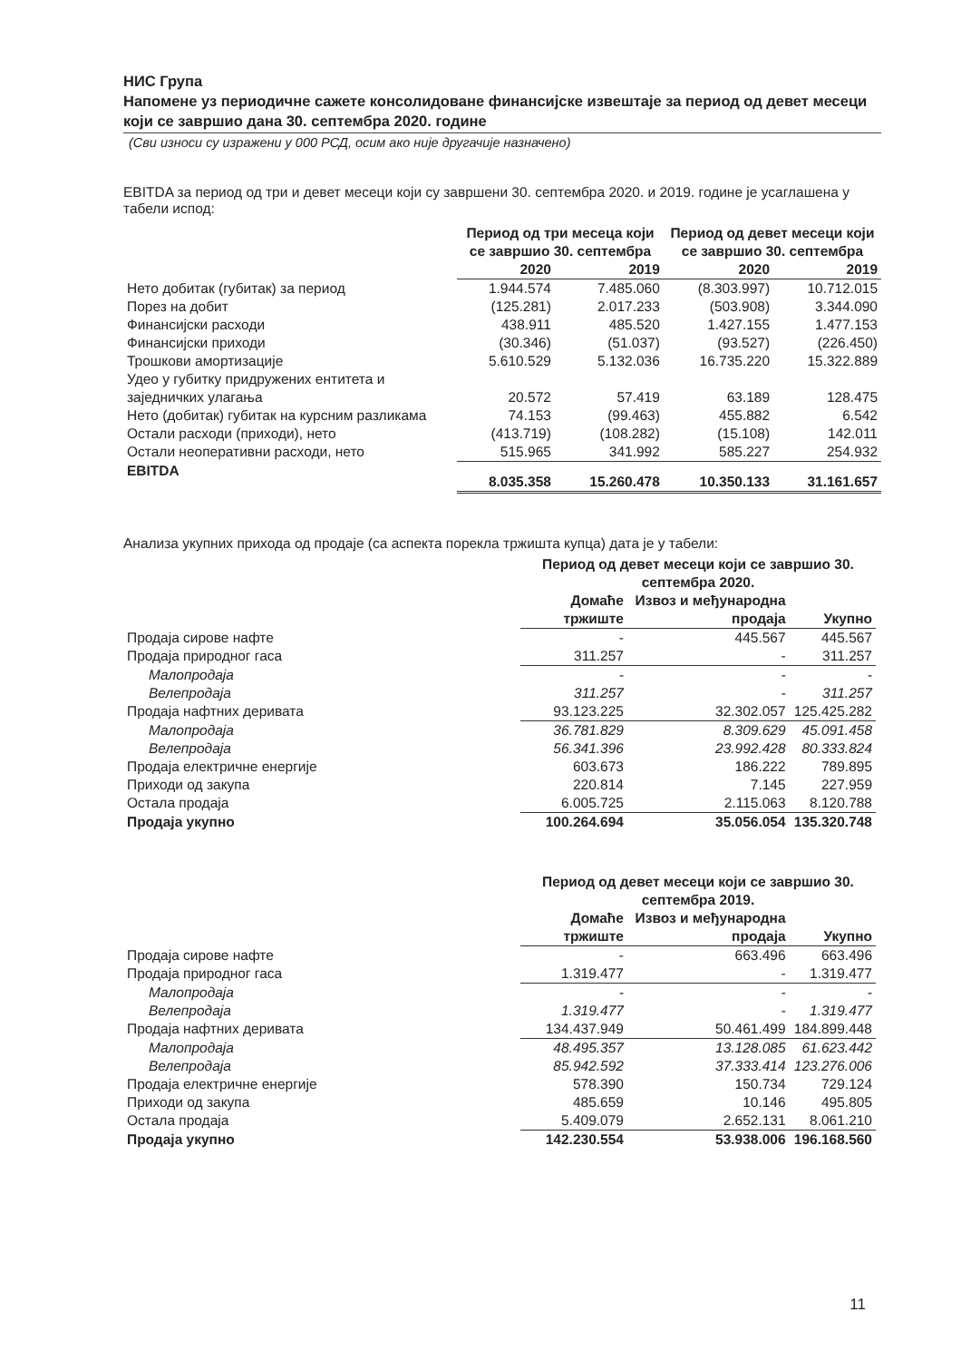НИС Група
Напомене уз периодичне сажете консолидоване финансијске извештаје за период од девет месеци који се завршио дана 30. септембра 2020. године
(Сви износи су изражени у 000 РСД, осим ако није другачије назначено)
EBITDA за период од три и девет месеци који су завршени 30. септембра 2020. и 2019. године је усаглашена у табели испод:
| | Период од три месеца који се завршио 30. септембра | | Период од девет месеци који се завршио 30. септембра | |
| --- | --- | --- | --- | --- |
| | 2020 | 2019 | 2020 | 2019 |
| Нето добитак (губитак) за период | 1.944.574 | 7.485.060 | (8.303.997) | 10.712.015 |
| Порез на добит | (125.281) | 2.017.233 | (503.908) | 3.344.090 |
| Финансијски расходи | 438.911 | 485.520 | 1.427.155 | 1.477.153 |
| Финансијски приходи | (30.346) | (51.037) | (93.527) | (226.450) |
| Трошкови амортизације | 5.610.529 | 5.132.036 | 16.735.220 | 15.322.889 |
| Удео у губитку придружених ентитета и заједничких улагања | 20.572 | 57.419 | 63.189 | 128.475 |
| Нето (добитак) губитак на курсним разликама | 74.153 | (99.463) | 455.882 | 6.542 |
| Остали расходи (приходи), нето | (413.719) | (108.282) | (15.108) | 142.011 |
| Остали неоперативни расходи, нето | 515.965 | 341.992 | 585.227 | 254.932 |
| EBITDA | 8.035.358 | 15.260.478 | 10.350.133 | 31.161.657 |
Анализа укупних прихода од продаје (са аспекта порекла тржишта купца) дата је у табели:
| | Период од девет месеци који се завршио 30. септембра 2020. | | |
| --- | --- | --- | --- |
| | Домаће тржиште | Извоз и међународна продаја | Укупно |
| Продаја сирове нафте | - | 445.567 | 445.567 |
| Продаја природног гаса | 311.257 | - | 311.257 |
| Малопродаја | - | - | - |
| Велепродаја | 311.257 | - | 311.257 |
| Продаја нафтних деривата | 93.123.225 | 32.302.057 | 125.425.282 |
| Малопродаја | 36.781.829 | 8.309.629 | 45.091.458 |
| Велепродаја | 56.341.396 | 23.992.428 | 80.333.824 |
| Продаја електричне енергије | 603.673 | 186.222 | 789.895 |
| Приходи од закупа | 220.814 | 7.145 | 227.959 |
| Остала продаја | 6.005.725 | 2.115.063 | 8.120.788 |
| Продаја укупно | 100.264.694 | 35.056.054 | 135.320.748 |
| | Период од девет месеци који се завршио 30. септембра 2019. | | |
| --- | --- | --- | --- |
| | Домаће тржиште | Извоз и међународна продаја | Укупно |
| Продаја сирове нафте | - | 663.496 | 663.496 |
| Продаја природног гаса | 1.319.477 | - | 1.319.477 |
| Малопродаја | - | - | - |
| Велепродаја | 1.319.477 | - | 1.319.477 |
| Продаја нафтних деривата | 134.437.949 | 50.461.499 | 184.899.448 |
| Малопродаја | 48.495.357 | 13.128.085 | 61.623.442 |
| Велепродаја | 85.942.592 | 37.333.414 | 123.276.006 |
| Продаја електричне енергије | 578.390 | 150.734 | 729.124 |
| Приходи од закупа | 485.659 | 10.146 | 495.805 |
| Остала продаја | 5.409.079 | 2.652.131 | 8.061.210 |
| Продаја укупно | 142.230.554 | 53.938.006 | 196.168.560 |
11